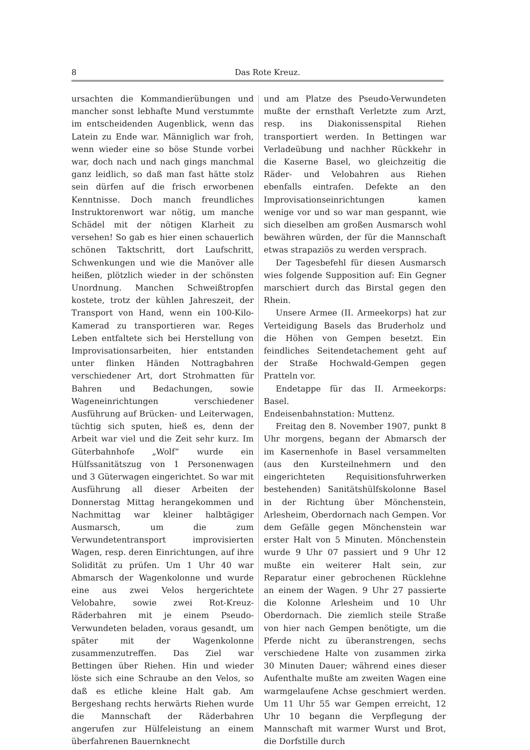8 Das Rote Kreuz.
ursachten die Kommandierübungen und mancher sonst lebhafte Mund verstummte im entscheidenden Augenblick, wenn das Latein zu Ende war. Männiglich war froh, wenn wieder eine so böse Stunde vorbei war, doch nach und nach gings manchmal ganz leidlich, so daß man fast hätte stolz sein dürfen auf die frisch erworbenen Kenntnisse. Doch manch freundliches Instruktorenwort war nötig, um manche Schädel mit der nötigen Klarheit zu versehen! So gab es hier einen schauerlich schönen Taktschritt, dort Laufschritt, Schwenkungen und wie die Manöver alle heißen, plötzlich wieder in der schönsten Unordnung. Manchen Schweißtropfen kostete, trotz der kühlen Jahreszeit, der Transport von Hand, wenn ein 100-Kilo-Kamerad zu transportieren war. Reges Leben entfaltete sich bei Herstellung von Improvisationsarbeiten, hier entstanden unter flinken Händen Nottragbahren verschiedener Art, dort Strohmatten für Bahren und Bedachungen, sowie Wageneinrichtungen verschiedener Ausführung auf Brücken- und Leiterwagen, tüchtig sich sputen, hieß es, denn der Arbeit war viel und die Zeit sehr kurz. Im Güterbahnhofe „Wolf“ wurde ein Hülfssanitätszug von 1 Personenwagen und 3 Güterwagen eingerichtet. So war mit Ausführung all dieser Arbeiten der Donnerstag Mittag herangekommen und Nachmittag war kleiner halbtägiger Ausmarsch, um die zum Verwundetentransport improvisierten Wagen, resp. deren Einrichtungen, auf ihre Solidität zu prüfen. Um 1 Uhr 40 war Abmarsch der Wagenkolonne und wurde eine aus zwei Velos hergerichtete Velobahre, sowie zwei Rot-Kreuz-Räderbahren mit je einem Pseudo-Verwundeten beladen, voraus gesandt, um später mit der Wagenkolonne zusammenzutreffen. Das Ziel war Bettingen über Riehen. Hin und wieder löste sich eine Schraube an den Velos, so daß es etliche kleine Halt gab. Am Bergeshang rechts herwärts Riehen wurde die Mannschaft der Räderbahren angerufen zur Hülfeleistung an einem überfahrenen Bauernknecht
und am Platze des Pseudo-Verwundeten mußte der ernsthaft Verletzte zum Arzt, resp. ins Diakonissenspital Riehen transportiert werden. In Bettingen war Verladeübung und nachher Rückkehr in die Kaserne Basel, wo gleichzeitig die Räder- und Velobahren aus Riehen ebenfalls eintrafen. Defekte an den Improvisationseinrichtungen kamen wenige vor und so war man gespannt, wie sich dieselben am großen Ausmarsch wohl bewähren würden, der für die Mannschaft etwas strapaziös zu werden versprach.
Der Tagesbefehl für diesen Ausmarsch wies folgende Supposition auf: Ein Gegner marschiert durch das Birstal gegen den Rhein.
Unsere Armee (II. Armeekorps) hat zur Verteidigung Basels das Bruderholz und die Höhen von Gempen besetzt. Ein feindliches Seitendetachement geht auf der Straße Hochwald-Gempen gegen Pratteln vor.
Endetappe für das II. Armeekorps: Basel.
Endeisenbahnstation: Muttenz.
Freitag den 8. November 1907, punkt 8 Uhr morgens, begann der Abmarsch der im Kasernenhofe in Basel versammelten (aus den Kursteilnehmern und den eingerichteten Requisitionsfuhrwerken bestehenden) Sanitätshülfskolonne Basel in der Richtung über Mönchenstein, Arlesheim, Oberdornach nach Gempen. Vor dem Gefälle gegen Mönchenstein war erster Halt von 5 Minuten. Mönchenstein wurde 9 Uhr 07 passiert und 9 Uhr 12 mußte ein weiterer Halt sein, zur Reparatur einer gebrochenen Rücklehne an einem der Wagen. 9 Uhr 27 passierte die Kolonne Arlesheim und 10 Uhr Oberdornach. Die ziemlich steile Straße von hier nach Gempen benötigte, um die Pferde nicht zu überanstrengen, sechs verschiedene Halte von zusammen zirka 30 Minuten Dauer; während eines dieser Aufenthalte mußte am zweiten Wagen eine warmgelaufene Achse geschmiert werden. Um 11 Uhr 55 war Gempen erreicht, 12 Uhr 10 begann die Verpflegung der Mannschaft mit warmer Wurst und Brot, die Dorfstille durch